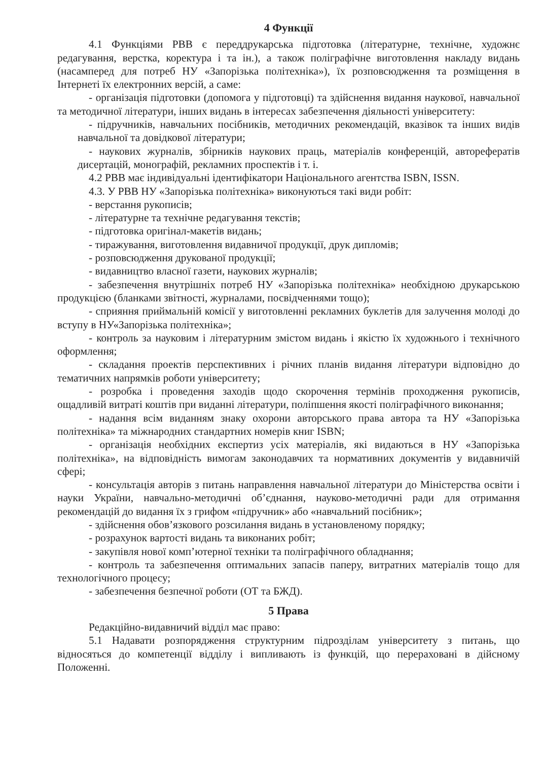4 Функції
4.1 Функціями РВВ є переддрукарська підготовка (літературне, технічне, художнє редагування, верстка, коректура і та ін.), а також поліграфічне виготовлення накладу видань (насамперед для потреб НУ «Запорізька політехніка»), їх розповсюдження та розміщення в Інтернеті їх електронних версій, а саме:
- організація підготовки (допомога у підготовці) та здійснення видання наукової, навчальної та методичної літератури, інших видань в інтересах забезпечення діяльності університету:
- підручників, навчальних посібників, методичних рекомендацій, вказівок та інших видів навчальної та довідкової літератури;
- наукових журналів, збірників наукових праць, матеріалів конференцій, авторефератів дисертацій, монографій, рекламних проспектів і т. і.
4.2 РВВ має індивідуальні ідентифікатори Національного агентства ISBN, ISSN.
4.3. У РВВ НУ «Запорізька політехніка» виконуються такі види робіт:
- верстання рукописів;
- літературне та технічне редагування текстів;
- підготовка оригінал-макетів видань;
- тиражування, виготовлення видавничої продукції, друк дипломів;
- розповсюдження друкованої продукції;
- видавництво власної газети, наукових журналів;
- забезпечення внутрішніх потреб НУ «Запорізька політехніка» необхідною друкарською продукцією (бланками звітності, журналами, посвідченнями тощо);
- сприяння приймальній комісії у виготовленні рекламних буклетів для залучення молоді до вступу в НУ«Запорізька політехніка»;
- контроль за науковим і літературним змістом видань і якістю їх художнього і технічного оформлення;
- складання проектів перспективних і річних планів видання літератури відповідно до тематичних напрямків роботи університету;
- розробка і проведення заходів щодо скорочення термінів проходження рукописів, ощадливій витраті коштів при виданні літератури, поліпшення якості поліграфічного виконання;
- надання всім виданням знаку охорони авторського права автора та НУ «Запорізька політехніка» та міжнародних стандартних номерів книг ISBN;
- організація необхідних експертиз усіх матеріалів, які видаються в НУ «Запорізька політехніка», на відповідність вимогам законодавчих та нормативних документів у видавничій сфері;
- консультація авторів з питань направлення навчальної літератури до Міністерства освіти і науки України, навчально-методичні об’єднання, науково-методичні ради для отримання рекомендацій до видання їх з грифом «підручник» або «навчальний посібник»;
- здійснення обов’язкового розсилання видань в установленому порядку;
- розрахунок вартості видань та виконаних робіт;
- закупівля нової комп’ютерної техніки та поліграфічного обладнання;
- контроль та забезпечення оптимальних запасів паперу, витратних матеріалів тощо для технологічного процесу;
- забезпечення безпечної роботи (ОТ та БЖД).
5 Права
Редакційно-видавничий відділ має право:
5.1 Надавати розпорядження структурним підрозділам університету з питань, що відносяться до компетенції відділу і випливають із функцій, що перераховані в дійсному Положенні.